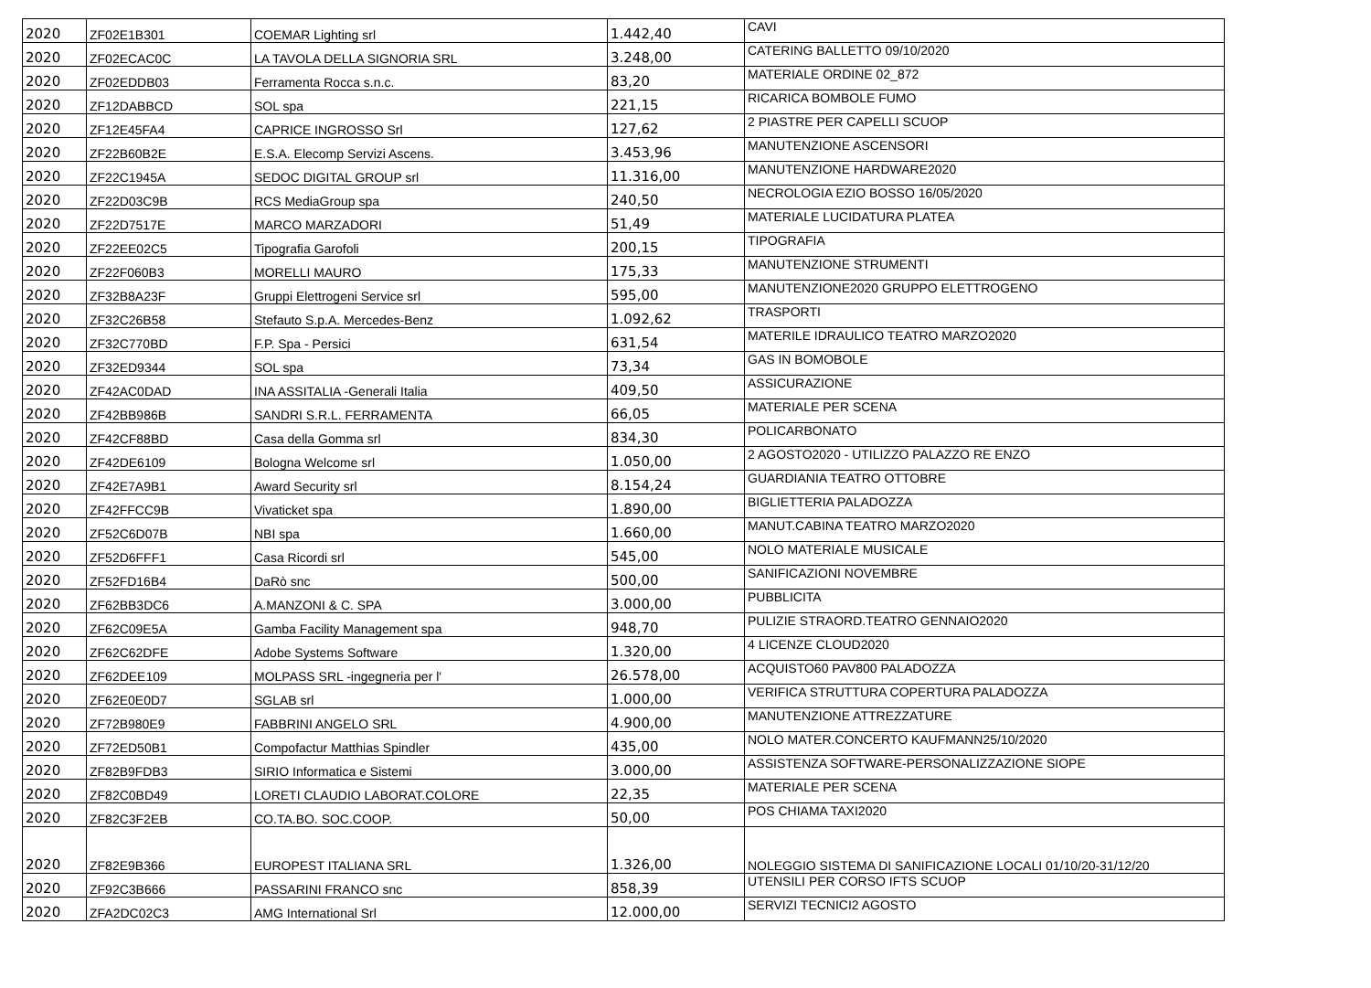| 2020 | ZF02E1B301 | COEMAR Lighting srl | 1.442,40 | CAVI |
| 2020 | ZF02ECAC0C | LA TAVOLA DELLA SIGNORIA SRL | 3.248,00 | CATERING BALLETTO 09/10/2020 |
| 2020 | ZF02EDDB03 | Ferramenta Rocca s.n.c. | 83,20 | MATERIALE ORDINE 02_872 |
| 2020 | ZF12DABBCD | SOL spa | 221,15 | RICARICA BOMBOLE FUMO |
| 2020 | ZF12E45FA4 | CAPRICE INGROSSO Srl | 127,62 | 2 PIASTRE PER CAPELLI SCUOP |
| 2020 | ZF22B60B2E | E.S.A. Elecomp Servizi Ascens. | 3.453,96 | MANUTENZIONE ASCENSORI |
| 2020 | ZF22C1945A | SEDOC DIGITAL GROUP srl | 11.316,00 | MANUTENZIONE HARDWARE2020 |
| 2020 | ZF22D03C9B | RCS MediaGroup spa | 240,50 | NECROLOGIA EZIO BOSSO 16/05/2020 |
| 2020 | ZF22D7517E | MARCO MARZADORI | 51,49 | MATERIALE LUCIDATURA PLATEA |
| 2020 | ZF22EE02C5 | Tipografia Garofoli | 200,15 | TIPOGRAFIA |
| 2020 | ZF22F060B3 | MORELLI MAURO | 175,33 | MANUTENZIONE STRUMENTI |
| 2020 | ZF32B8A23F | Gruppi Elettrogeni Service srl | 595,00 | MANUTENZIONE2020 GRUPPO ELETTROGENO |
| 2020 | ZF32C26B58 | Stefauto S.p.A. Mercedes-Benz | 1.092,62 | TRASPORTI |
| 2020 | ZF32C770BD | F.P. Spa - Persici | 631,54 | MATERILE IDRAULICO TEATRO MARZO2020 |
| 2020 | ZF32ED9344 | SOL spa | 73,34 | GAS IN BOMOBOLE |
| 2020 | ZF42AC0DAD | INA ASSITALIA -Generali Italia | 409,50 | ASSICURAZIONE |
| 2020 | ZF42BB986B | SANDRI S.R.L. FERRAMENTA | 66,05 | MATERIALE PER SCENA |
| 2020 | ZF42CF88BD | Casa della Gomma srl | 834,30 | POLICARBONATO |
| 2020 | ZF42DE6109 | Bologna Welcome srl | 1.050,00 | 2 AGOSTO2020 - UTILIZZO PALAZZO RE ENZO |
| 2020 | ZF42E7A9B1 | Award Security srl | 8.154,24 | GUARDIANIA TEATRO OTTOBRE |
| 2020 | ZF42FFCC9B | Vivaticket spa | 1.890,00 | BIGLIETTERIA PALADOZZA |
| 2020 | ZF52C6D07B | NBI spa | 1.660,00 | MANUT.CABINA TEATRO MARZO2020 |
| 2020 | ZF52D6FFF1 | Casa Ricordi srl | 545,00 | NOLO MATERIALE MUSICALE |
| 2020 | ZF52FD16B4 | DaRò snc | 500,00 | SANIFICAZIONI NOVEMBRE |
| 2020 | ZF62BB3DC6 | A.MANZONI & C. SPA | 3.000,00 | PUBBLICITA |
| 2020 | ZF62C09E5A | Gamba Facility Management spa | 948,70 | PULIZIE STRAORD.TEATRO GENNAIO2020 |
| 2020 | ZF62C62DFE | Adobe Systems Software | 1.320,00 | 4 LICENZE CLOUD2020 |
| 2020 | ZF62DEE109 | MOLPASS SRL -ingegneria per l' | 26.578,00 | ACQUISTO60 PAV800 PALADOZZA |
| 2020 | ZF62E0E0D7 | SGLAB srl | 1.000,00 | VERIFICA STRUTTURA COPERTURA PALADOZZA |
| 2020 | ZF72B980E9 | FABBRINI ANGELO SRL | 4.900,00 | MANUTENZIONE ATTREZZATURE |
| 2020 | ZF72ED50B1 | Compofactur Matthias Spindler | 435,00 | NOLO MATER.CONCERTO KAUFMANN25/10/2020 |
| 2020 | ZF82B9FDB3 | SIRIO Informatica e Sistemi | 3.000,00 | ASSISTENZA SOFTWARE-PERSONALIZZAZIONE SIOPE |
| 2020 | ZF82C0BD49 | LORETI CLAUDIO LABORAT.COLORE | 22,35 | MATERIALE PER SCENA |
| 2020 | ZF82C3F2EB | CO.TA.BO. SOC.COOP. | 50,00 | POS CHIAMA TAXI2020 |
| 2020 | ZF82E9B366 | EUROPEST ITALIANA SRL | 1.326,00 | NOLEGGIO SISTEMA DI SANIFICAZIONE LOCALI 01/10/20-31/12/20 |
| 2020 | ZF92C3B666 | PASSARINI FRANCO snc | 858,39 | UTENSILI PER CORSO IFTS SCUOP |
| 2020 | ZFA2DC02C3 | AMG International Srl | 12.000,00 | SERVIZI TECNICI2 AGOSTO |